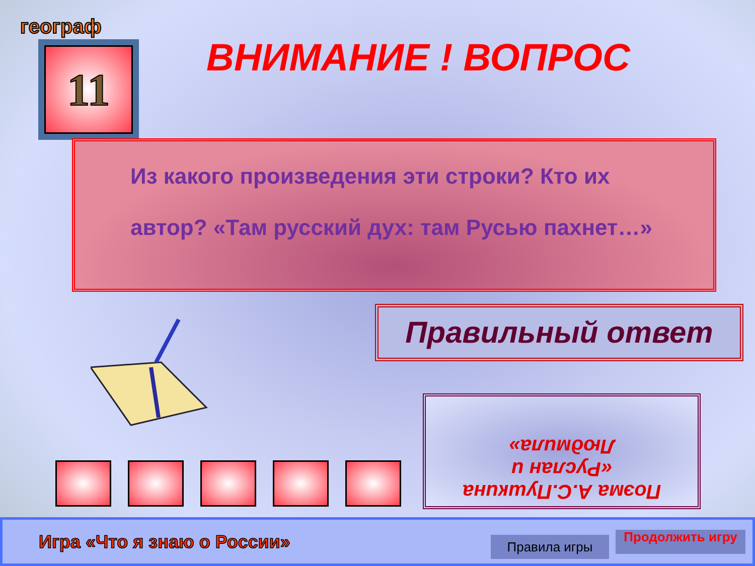географ
11 ВНИМАНИЕ ! ВОПРОС
Из какого произведения эти строки? Кто их
автор? «Там русский дух: там Русью пахнет…»
Правильный ответ
Поэма А.С.Пушкина
«Руслан и
Людмила»
Игра «Что я знаю о России»
Правила игры Продолжить игру